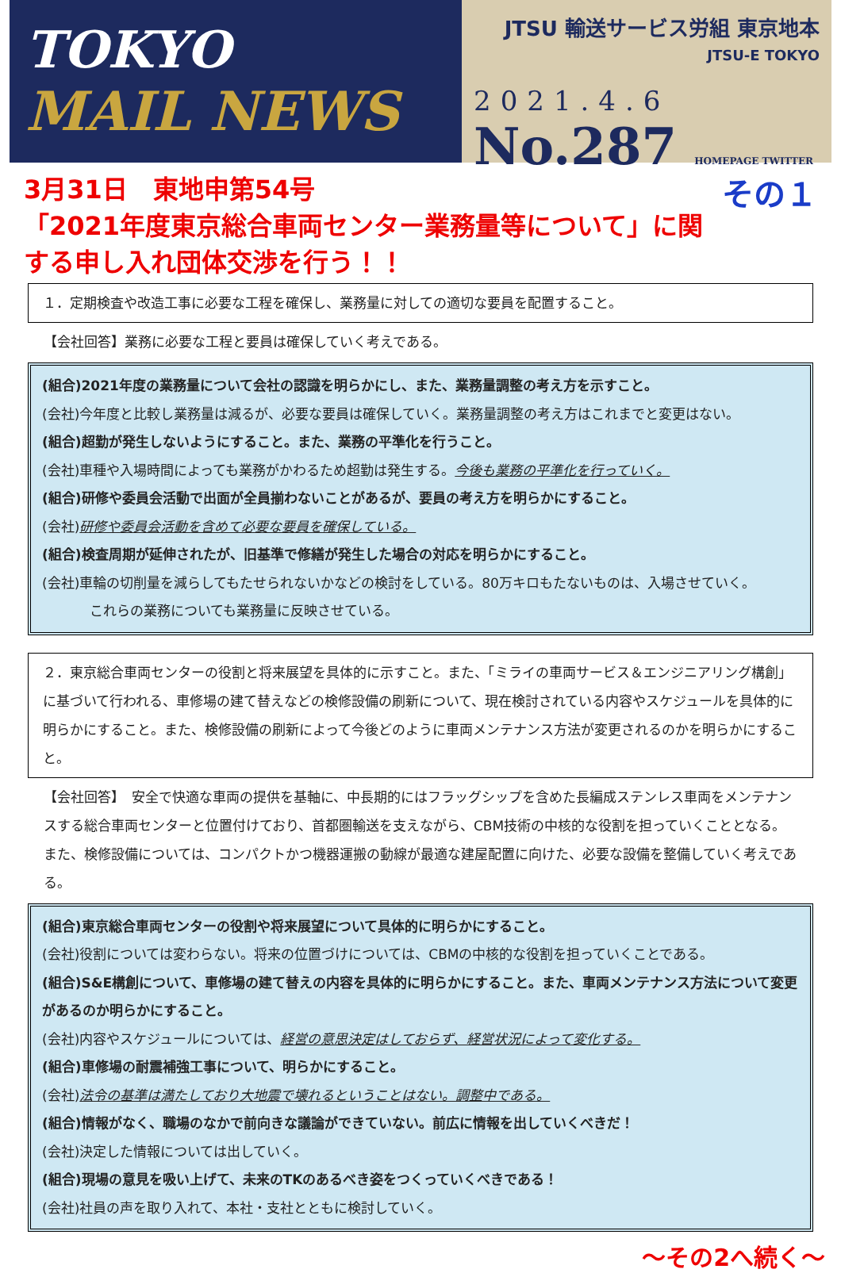TOKYO
MAIL NEWS
JTSU 輸送サービス労組 東京地本
JTSU-E TOKYO
2021.4.6
No.287 HOMEPAGE TWITTER
その１ 3月31日　東地申第54号
「2021年度東京総合車両センター業務量等について」に関する申し入れ団体交渉を行う！！
１．定期検査や改造工事に必要な工程を確保し、業務量に対しての適切な要員を配置すること。
【会社回答】業務に必要な工程と要員は確保していく考えである。
(組合)2021年度の業務量について会社の認識を明らかにし、また、業務量調整の考え方を示すこと。
(会社)今年度と比較し業務量は減るが、必要な要員は確保していく。業務量調整の考え方はこれまでと変更はない。
(組合)超勤が発生しないようにすること。また、業務の平準化を行うこと。
(会社)車種や入場時間によっても業務がかわるため超勤は発生する。今後も業務の平準化を行っていく。
(組合)研修や委員会活動で出面が全員揃わないことがあるが、要員の考え方を明らかにすること。
(会社)研修や委員会活動を含めて必要な要員を確保している。
(組合)検査周期が延伸されたが、旧基準で修繕が発生した場合の対応を明らかにすること。
(会社)車輪の切削量を減らしてもたせられないかなどの検討をしている。80万キロもたないものは、入場させていく。
これらの業務についても業務量に反映させている。
２．東京総合車両センターの役割と将来展望を具体的に示すこと。また、「ミライの車両サービス＆エンジニアリング構創」に基づいて行われる、車修場の建て替えなどの検修設備の刷新について、現在検討されている内容やスケジュールを具体的に明らかにすること。また、検修設備の刷新によって今後どのように車両メンテナンス方法が変更されるのかを明らかにすること。
【会社回答】　安全で快適な車両の提供を基軸に、中長期的にはフラッグシップを含めた長編成ステンレス車両をメンテナンスする総合車両センターと位置付けており、首都圏輸送を支えながら、CBM技術の中核的な役割を担っていくこととなる。また、検修設備については、コンパクトかつ機器運搬の動線が最適な建屋配置に向けた、必要な設備を整備していく考えである。
(組合)東京総合車両センターの役割や将来展望について具体的に明らかにすること。
(会社)役割については変わらない。将来の位置づけについては、CBMの中核的な役割を担っていくことである。
(組合)S&E構創について、車修場の建て替えの内容を具体的に明らかにすること。また、車両メンテナンス方法について変更があるのか明らかにすること。
(会社)内容やスケジュールについては、経営の意思決定はしておらず、経営状況によって変化する。
(組合)車修場の耐震補強工事について、明らかにすること。
(会社)法令の基準は満たしており大地震で壊れるということはない。調整中である。
(組合)情報がなく、職場のなかで前向きな議論ができていない。前広に情報を出していくべきだ！
(会社)決定した情報については出していく。
(組合)現場の意見を吸い上げて、未来のTKのあるべき姿をつくっていくべきである！
(会社)社員の声を取り入れて、本社・支社とともに検討していく。
～その2へ続く～